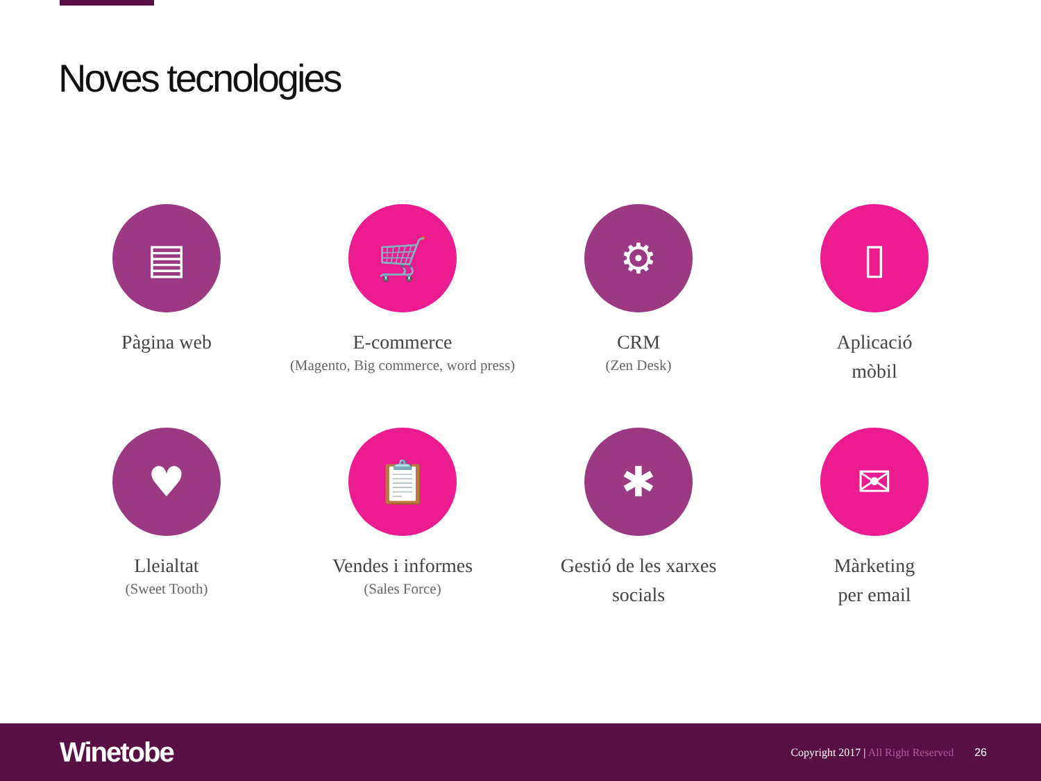Noves tecnologies
▤
Pàgina web
🛒
E-commerce
(Magento, Big commerce, word press)
⚙
CRM
(Zen Desk)
▯
Aplicació
mòbil
♥
Lleialtat
(Sweet Tooth)
📋
Vendes i informes
(Sales Force)
✱
Gestió de les xarxes
socials
✉
Màrketing
per email
Winetobe
Copyright 2017 | All Right Reserved
26